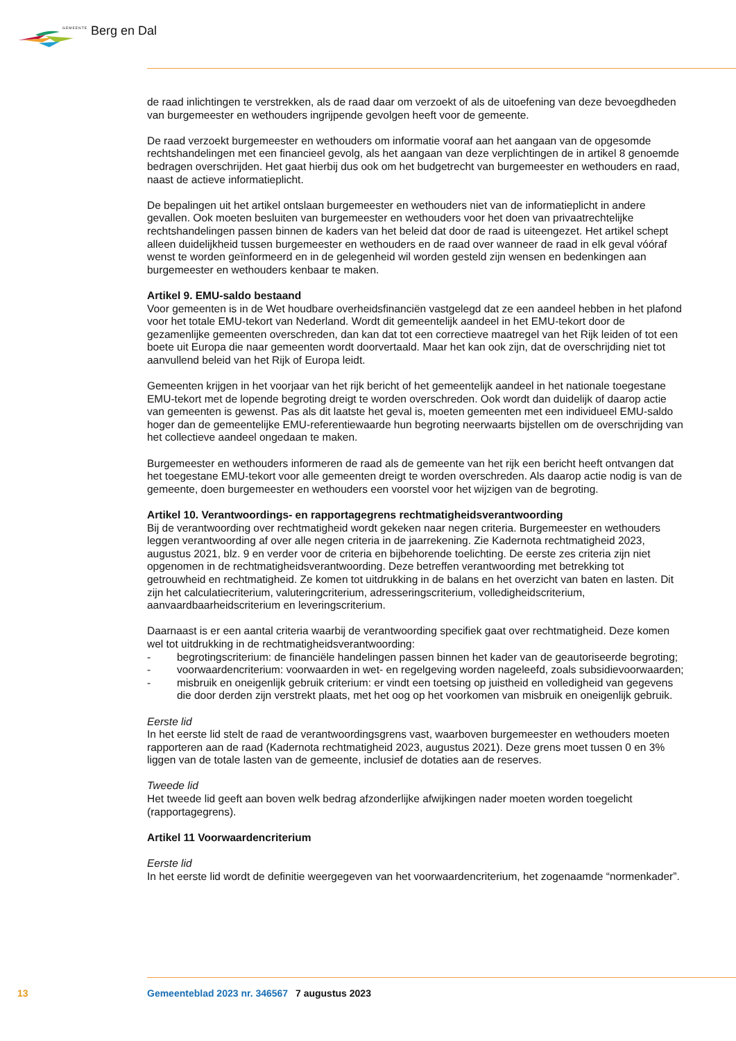GEMEENTE Berg en Dal
de raad inlichtingen te verstrekken, als de raad daar om verzoekt of als de uitoefening van deze bevoegdheden van burgemeester en wethouders ingrijpende gevolgen heeft voor de gemeente.
De raad verzoekt burgemeester en wethouders om informatie vooraf aan het aangaan van de opgesomde rechtshandelingen met een financieel gevolg, als het aangaan van deze verplichtingen de in artikel 8 genoemde bedragen overschrijden. Het gaat hierbij dus ook om het budgetrecht van burgemeester en wethouders en raad, naast de actieve informatieplicht.
De bepalingen uit het artikel ontslaan burgemeester en wethouders niet van de informatieplicht in andere gevallen. Ook moeten besluiten van burgemeester en wethouders voor het doen van privaatrechtelijke rechtshandelingen passen binnen de kaders van het beleid dat door de raad is uiteengezet. Het artikel schept alleen duidelijkheid tussen burgemeester en wethouders en de raad over wanneer de raad in elk geval vóóraf wenst te worden geïnformeerd en in de gelegenheid wil worden gesteld zijn wensen en bedenkingen aan burgemeester en wethouders kenbaar te maken.
Artikel 9. EMU-saldo bestaand
Voor gemeenten is in de Wet houdbare overheidsfinanciën vastgelegd dat ze een aandeel hebben in het plafond voor het totale EMU-tekort van Nederland. Wordt dit gemeentelijk aandeel in het EMU-tekort door de gezamenlijke gemeenten overschreden, dan kan dat tot een correctieve maatregel van het Rijk leiden of tot een boete uit Europa die naar gemeenten wordt doorvertaald. Maar het kan ook zijn, dat de overschrijding niet tot aanvullend beleid van het Rijk of Europa leidt.
Gemeenten krijgen in het voorjaar van het rijk bericht of het gemeentelijk aandeel in het nationale toegestane EMU-tekort met de lopende begroting dreigt te worden overschreden. Ook wordt dan duidelijk of daarop actie van gemeenten is gewenst. Pas als dit laatste het geval is, moeten gemeenten met een individueel EMU-saldo hoger dan de gemeentelijke EMU-referentiewaarde hun begroting neerwaarts bijstellen om de overschrijding van het collectieve aandeel ongedaan te maken.
Burgemeester en wethouders informeren de raad als de gemeente van het rijk een bericht heeft ontvangen dat het toegestane EMU-tekort voor alle gemeenten dreigt te worden overschreden. Als daarop actie nodig is van de gemeente, doen burgemeester en wethouders een voorstel voor het wijzigen van de begroting.
Artikel 10. Verantwoordings- en rapportagegrens rechtmatigheidsverantwoording
Bij de verantwoording over rechtmatigheid wordt gekeken naar negen criteria. Burgemeester en wethouders leggen verantwoording af over alle negen criteria in de jaarrekening. Zie Kadernota rechtmatigheid 2023, augustus 2021, blz. 9 en verder voor de criteria en bijbehorende toelichting. De eerste zes criteria zijn niet opgenomen in de rechtmatigheidsverantwoording. Deze betreffen verantwoording met betrekking tot getrouwheid en rechtmatigheid. Ze komen tot uitdrukking in de balans en het overzicht van baten en lasten. Dit zijn het calculatiecriterium, valuteringcriterium, adresseringscriterium, volledigheidscriterium, aanvaardbaarheidscriterium en leveringscriterium.
Daarnaast is er een aantal criteria waarbij de verantwoording specifiek gaat over rechtmatigheid. Deze komen wel tot uitdrukking in de rechtmatigheidsverantwoording:
- begrotingscriterium: de financiële handelingen passen binnen het kader van de geautoriseerde begroting;
- voorwaardencriterium: voorwaarden in wet- en regelgeving worden nageleefd, zoals subsidievoorwaarden;
- misbruik en oneigenlijk gebruik criterium: er vindt een toetsing op juistheid en volledigheid van gegevens die door derden zijn verstrekt plaats, met het oog op het voorkomen van misbruik en oneigenlijk gebruik.
Eerste lid
In het eerste lid stelt de raad de verantwoordingsgrens vast, waarboven burgemeester en wethouders moeten rapporteren aan de raad (Kadernota rechtmatigheid 2023, augustus 2021). Deze grens moet tussen 0 en 3% liggen van de totale lasten van de gemeente, inclusief de dotaties aan de reserves.
Tweede lid
Het tweede lid geeft aan boven welk bedrag afzonderlijke afwijkingen nader moeten worden toegelicht (rapportagegrens).
Artikel 11 Voorwaardencriterium
Eerste lid
In het eerste lid wordt de definitie weergegeven van het voorwaardencriterium, het zogenaamde “normenkader”.
13 Gemeenteblad 2023 nr. 346567 7 augustus 2023